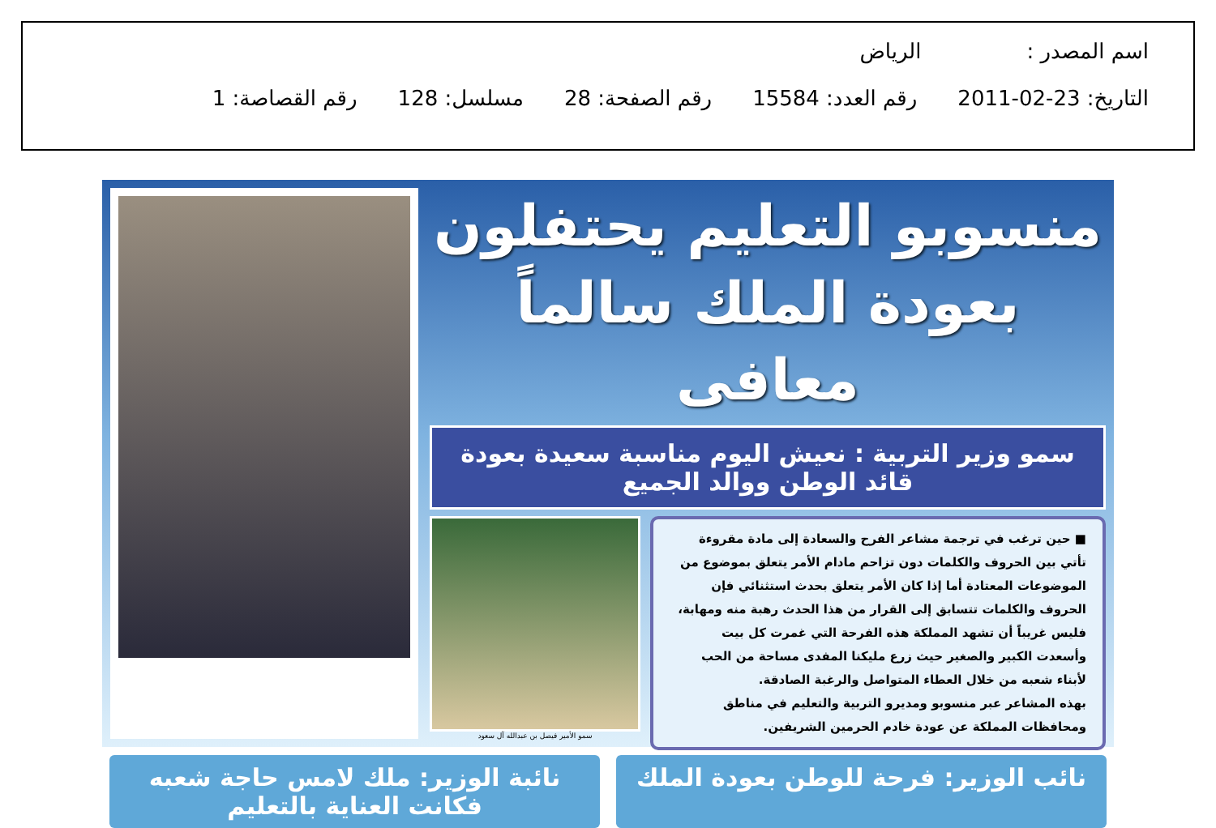اسم المصدر : الرياض
التاريخ: 23-02-2011 رقم العدد: 15584 رقم الصفحة: 28 مسلسل: 128 رقم القصاصة: 1
منسوبو التعليم يحتفلون
بعودة الملك سالماً معافى
سمو وزير التربية : نعيش اليوم مناسبة سعيدة بعودة قائد الوطن ووالد الجميع
■ حين ترغب في ترجمة مشاعر الفرح والسعادة إلى مادة مقروءة تأتي بين الحروف والكلمات دون تزاحم مادام الأمر يتعلق بموضوع من الموضوعات المعتادة أما إذا كان الأمر يتعلق بحدث استثنائي فإن الحروف والكلمات تتسابق إلى القرار من هذا الحدث رهبة منه ومهابة، فليس غريباً أن تشهد المملكة هذه الفرحة التي غمرت كل بيت وأسعدت الكبير والصغير حيث زرع مليكنا المفدى مساحة من الحب لأبناء شعبه من خلال العطاء المتواصل والرغبة الصادقة.
بهذه المشاعر عبر منسوبو ومديرو التربية والتعليم في مناطق ومحافظات المملكة عن عودة خادم الحرمين الشريفين.
سمو الأمير فيصل بن عبدالله آل سعود
نائب الوزير: فرحة للوطن بعودة الملك
نائبة الوزير: ملك لامس حاجة شعبه فكانت العناية بالتعليم